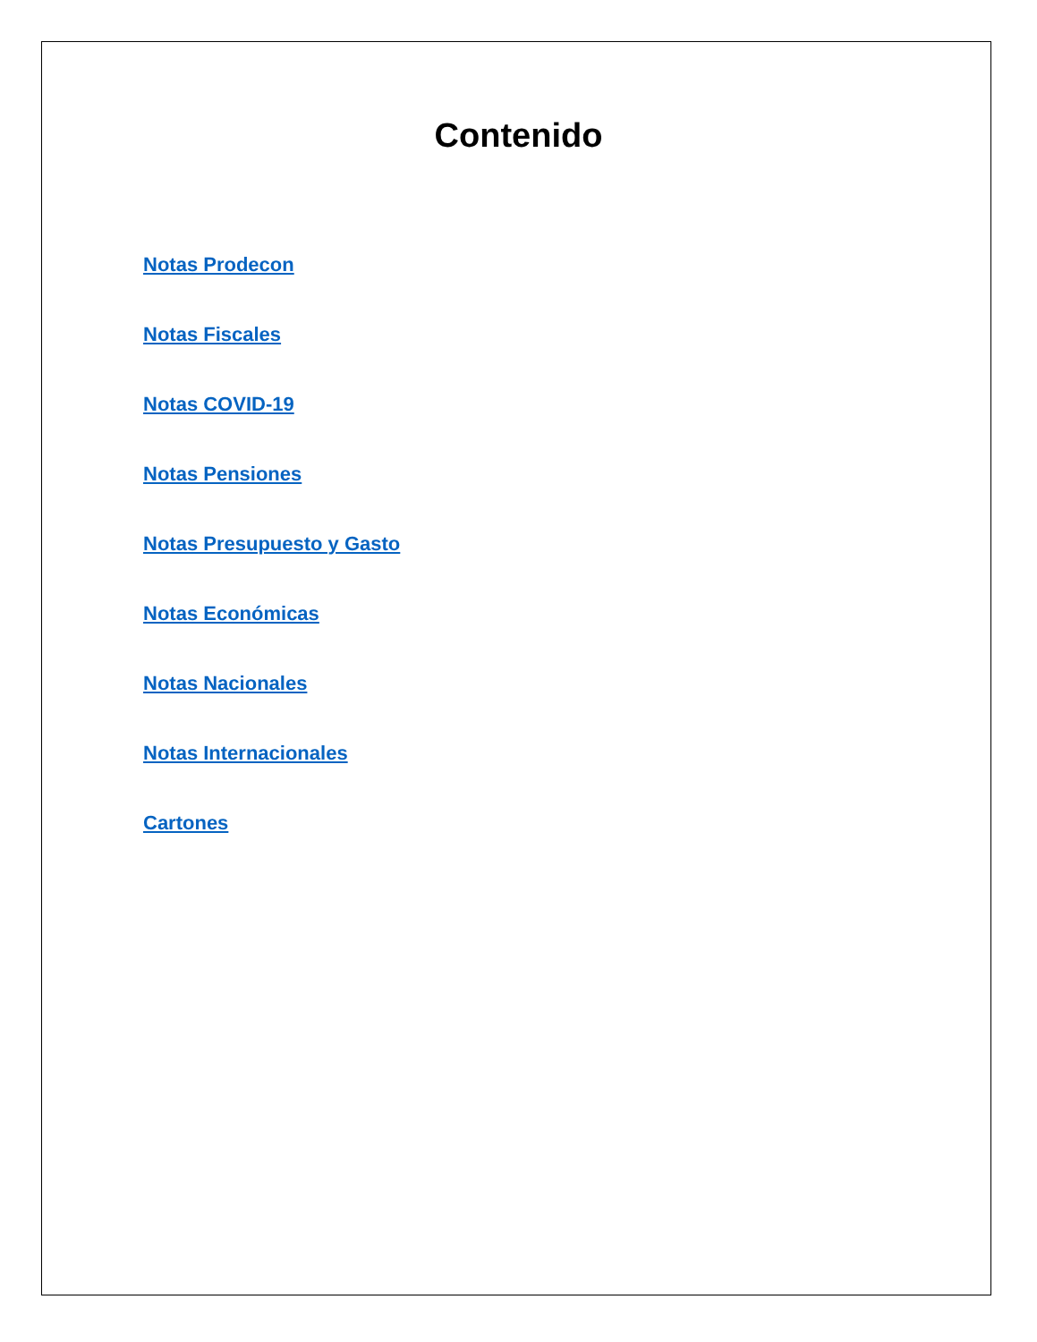Contenido
Notas Prodecon
Notas Fiscales
Notas COVID-19
Notas Pensiones
Notas Presupuesto y Gasto
Notas Económicas
Notas Nacionales
Notas Internacionales
Cartones